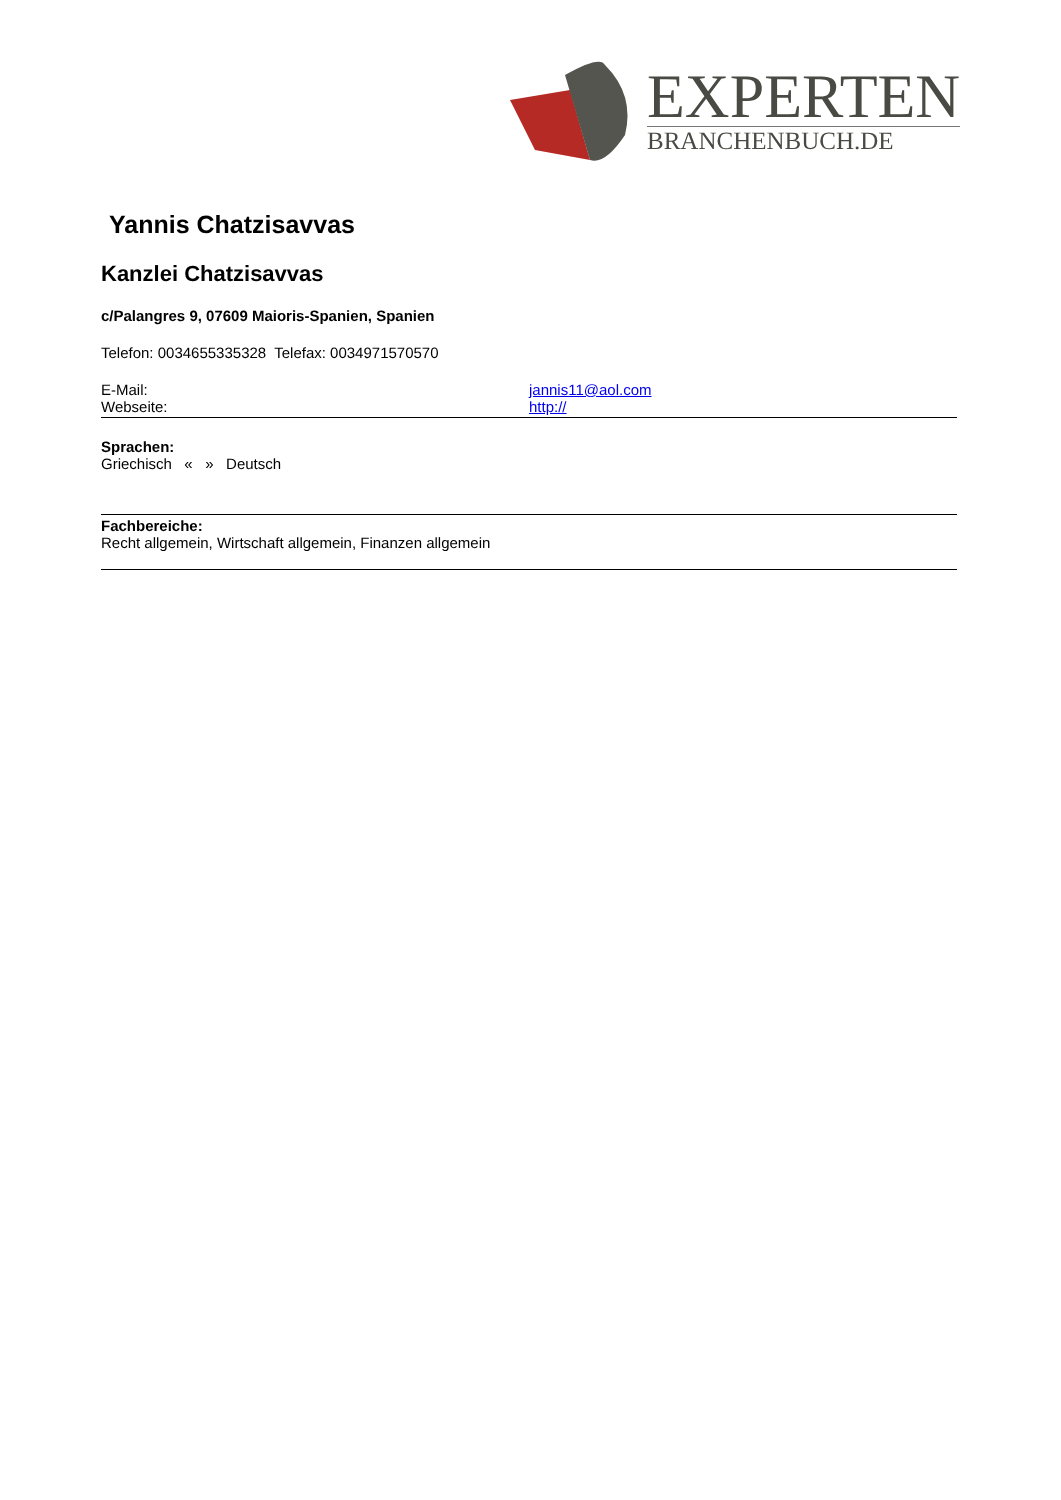EXPERTEN
BRANCHENBUCH.DE
Yannis Chatzisavvas
Kanzlei Chatzisavvas
c/Palangres 9, 07609 Maioris-Spanien, Spanien
Telefon: 0034655335328 Telefax: 0034971570570
E-Mail: jannis11@aol.com
Webseite: http://
Sprachen:
Griechisch « » Deutsch
Fachbereiche:
Recht allgemein, Wirtschaft allgemein, Finanzen allgemein